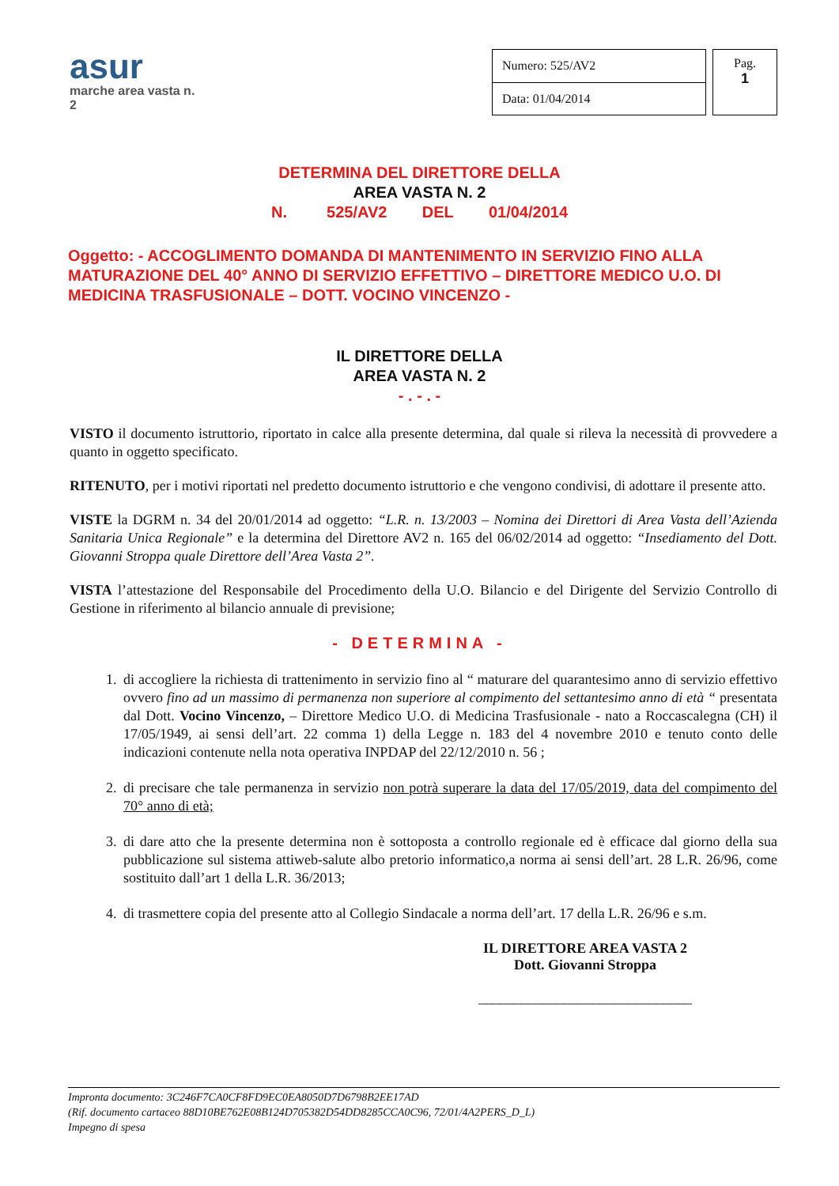asur
marche area vasta n. 2
| Numero: 525/AV2 |
| Data: 01/04/2014 |
Pag.
1
DETERMINA DEL DIRETTORE DELLA
AREA VASTA N. 2
N. 525/AV2 DEL 01/04/2014
Oggetto: - ACCOGLIMENTO DOMANDA DI MANTENIMENTO IN SERVIZIO FINO ALLA MATURAZIONE DEL 40° ANNO DI SERVIZIO EFFETTIVO – DIRETTORE MEDICO U.O. DI MEDICINA TRASFUSIONALE – DOTT. VOCINO VINCENZO -
IL DIRETTORE DELLA
AREA VASTA N. 2
- . - . -
VISTO il documento istruttorio, riportato in calce alla presente determina, dal quale si rileva la necessità di provvedere a quanto in oggetto specificato.
RITENUTO, per i motivi riportati nel predetto documento istruttorio e che vengono condivisi, di adottare il presente atto.
VISTE la DGRM n. 34 del 20/01/2014 ad oggetto: “L.R. n. 13/2003 – Nomina dei Direttori di Area Vasta dell’Azienda Sanitaria Unica Regionale” e la determina del Direttore AV2 n. 165 del 06/02/2014 ad oggetto: “Insediamento del Dott. Giovanni Stroppa quale Direttore dell’Area Vasta 2”.
VISTA l’attestazione del Responsabile del Procedimento della U.O. Bilancio e del Dirigente del Servizio Controllo di Gestione in riferimento al bilancio annuale di previsione;
- DETERMINA -
1. di accogliere la richiesta di trattenimento in servizio fino al “ maturare del quarantesimo anno di servizio effettivo ovvero fino ad un massimo di permanenza non superiore al compimento del settantesimo anno di età “ presentata dal Dott. Vocino Vincenzo, – Direttore Medico U.O. di Medicina Trasfusionale - nato a Roccascalegna (CH) il 17/05/1949, ai sensi dell’art. 22 comma 1) della Legge n. 183 del 4 novembre 2010 e tenuto conto delle indicazioni contenute nella nota operativa INPDAP del 22/12/2010 n. 56 ;
2. di precisare che tale permanenza in servizio non potrà superare la data del 17/05/2019, data del compimento del 70° anno di età;
3. di dare atto che la presente determina non è sottoposta a controllo regionale ed è efficace dal giorno della sua pubblicazione sul sistema attiweb-salute albo pretorio informatico,a norma ai sensi dell’art. 28 L.R. 26/96, come sostituito dall’art 1 della L.R. 36/2013;
4. di trasmettere copia del presente atto al Collegio Sindacale a norma dell’art. 17 della L.R. 26/96 e s.m.
IL DIRETTORE AREA VASTA 2
Dott. Giovanni Stroppa
______________________________
Impronta documento: 3C246F7CA0CF8FD9EC0EA8050D7D6798B2EE17AD
(Rif. documento cartaceo 88D10BE762E08B124D705382D54DD8285CCA0C96, 72/01/4A2PERS_D_L)
Impegno di spesa